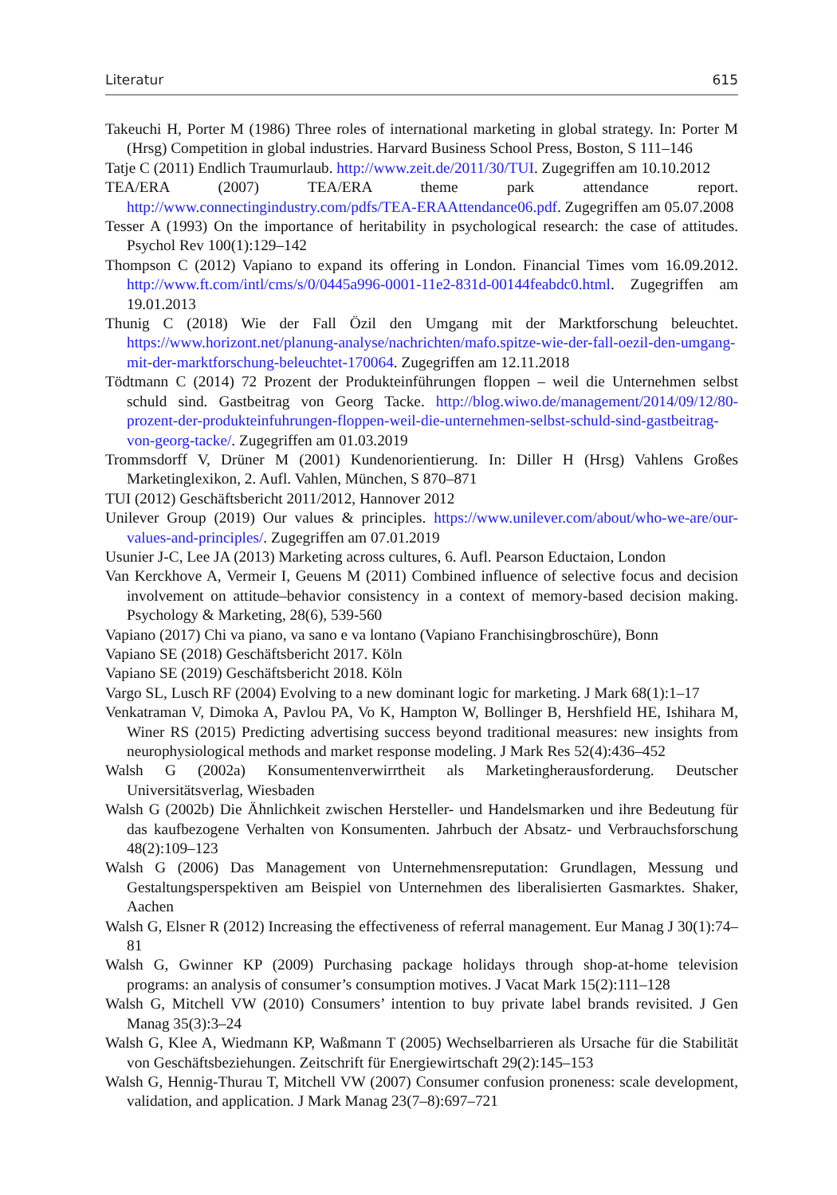Literatur 615
Takeuchi H, Porter M (1986) Three roles of international marketing in global strategy. In: Porter M (Hrsg) Competition in global industries. Harvard Business School Press, Boston, S 111–146
Tatje C (2011) Endlich Traumurlaub. http://www.zeit.de/2011/30/TUI. Zugegriffen am 10.10.2012
TEA/ERA (2007) TEA/ERA theme park attendance report. http://www.connectingindustry.com/pdfs/TEA-ERAAttendance06.pdf. Zugegriffen am 05.07.2008
Tesser A (1993) On the importance of heritability in psychological research: the case of attitudes. Psychol Rev 100(1):129–142
Thompson C (2012) Vapiano to expand its offering in London. Financial Times vom 16.09.2012. http://www.ft.com/intl/cms/s/0/0445a996-0001-11e2-831d-00144feabdc0.html. Zugegriffen am 19.01.2013
Thunig C (2018) Wie der Fall Özil den Umgang mit der Marktforschung beleuchtet. https://www.horizont.net/planung-analyse/nachrichten/mafo.spitze-wie-der-fall-oezil-den-umgang-mit-der-marktforschung-beleuchtet-170064. Zugegriffen am 12.11.2018
Tödtmann C (2014) 72 Prozent der Produkteinführungen floppen – weil die Unternehmen selbst schuld sind. Gastbeitrag von Georg Tacke. http://blog.wiwo.de/management/2014/09/12/80-prozent-der-produkteinfuhrungen-floppen-weil-die-unternehmen-selbst-schuld-sind-gastbeitrag-von-georg-tacke/. Zugegriffen am 01.03.2019
Trommsdorff V, Drüner M (2001) Kundenorientierung. In: Diller H (Hrsg) Vahlens Großes Marketinglexikon, 2. Aufl. Vahlen, München, S 870–871
TUI (2012) Geschäftsbericht 2011/2012, Hannover 2012
Unilever Group (2019) Our values & principles. https://www.unilever.com/about/who-we-are/our-values-and-principles/. Zugegriffen am 07.01.2019
Usunier J-C, Lee JA (2013) Marketing across cultures, 6. Aufl. Pearson Eductaion, London
Van Kerckhove A, Vermeir I, Geuens M (2011) Combined influence of selective focus and decision involvement on attitude–behavior consistency in a context of memory-based decision making. Psychology & Marketing, 28(6), 539-560
Vapiano (2017) Chi va piano, va sano e va lontano (Vapiano Franchisingbroschüre), Bonn
Vapiano SE (2018) Geschäftsbericht 2017. Köln
Vapiano SE (2019) Geschäftsbericht 2018. Köln
Vargo SL, Lusch RF (2004) Evolving to a new dominant logic for marketing. J Mark 68(1):1–17
Venkatraman V, Dimoka A, Pavlou PA, Vo K, Hampton W, Bollinger B, Hershfield HE, Ishihara M, Winer RS (2015) Predicting advertising success beyond traditional measures: new insights from neurophysiological methods and market response modeling. J Mark Res 52(4):436–452
Walsh G (2002a) Konsumentenverwirrtheit als Marketingherausforderung. Deutscher Universitätsverlag, Wiesbaden
Walsh G (2002b) Die Ähnlichkeit zwischen Hersteller- und Handelsmarken und ihre Bedeutung für das kaufbezogene Verhalten von Konsumenten. Jahrbuch der Absatz- und Verbrauchsforschung 48(2):109–123
Walsh G (2006) Das Management von Unternehmensreputation: Grundlagen, Messung und Gestaltungsperspektiven am Beispiel von Unternehmen des liberalisierten Gasmarktes. Shaker, Aachen
Walsh G, Elsner R (2012) Increasing the effectiveness of referral management. Eur Manag J 30(1):74–81
Walsh G, Gwinner KP (2009) Purchasing package holidays through shop-at-home television programs: an analysis of consumer’s consumption motives. J Vacat Mark 15(2):111–128
Walsh G, Mitchell VW (2010) Consumers’ intention to buy private label brands revisited. J Gen Manag 35(3):3–24
Walsh G, Klee A, Wiedmann KP, Waßmann T (2005) Wechselbarrieren als Ursache für die Stabilität von Geschäftsbeziehungen. Zeitschrift für Energiewirtschaft 29(2):145–153
Walsh G, Hennig-Thurau T, Mitchell VW (2007) Consumer confusion proneness: scale development, validation, and application. J Mark Manag 23(7–8):697–721